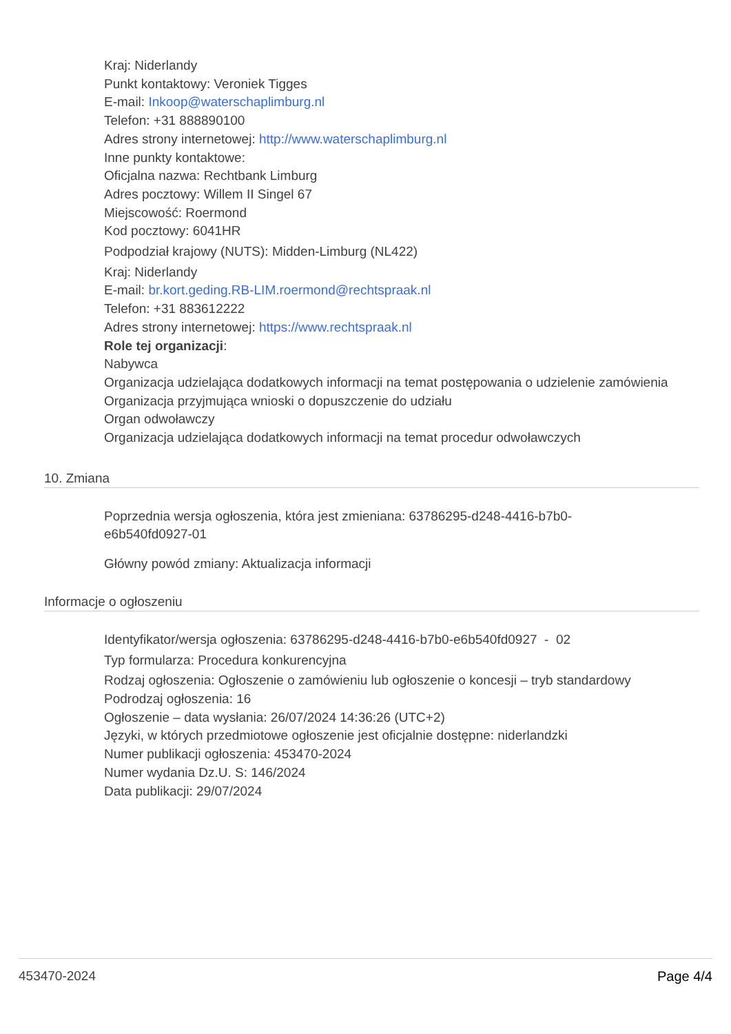Kraj: Niderlandy
Punkt kontaktowy: Veroniek Tigges
E-mail: Inkoop@waterschaplimburg.nl
Telefon: +31 888890100
Adres strony internetowej: http://www.waterschaplimburg.nl
Inne punkty kontaktowe:
Oficjalna nazwa: Rechtbank Limburg
Adres pocztowy: Willem II Singel 67
Miejscowość: Roermond
Kod pocztowy: 6041HR
Podpodział krajowy (NUTS): Midden-Limburg (NL422)
Kraj: Niderlandy
E-mail: br.kort.geding.RB-LIM.roermond@rechtspraak.nl
Telefon: +31 883612222
Adres strony internetowej: https://www.rechtspraak.nl
Role tej organizacji:
Nabywca
Organizacja udzielająca dodatkowych informacji na temat postępowania o udzielenie zamówienia
Organizacja przyjmująca wnioski o dopuszczenie do udziału
Organ odwoławczy
Organizacja udzielająca dodatkowych informacji na temat procedur odwoławczych
10. Zmiana
Poprzednia wersja ogłoszenia, która jest zmieniana: 63786295-d248-4416-b7b0-e6b540fd0927-01
Główny powód zmiany: Aktualizacja informacji
Informacje o ogłoszeniu
Identyfikator/wersja ogłoszenia: 63786295-d248-4416-b7b0-e6b540fd0927 - 02
Typ formularza: Procedura konkurencyjna
Rodzaj ogłoszenia: Ogłoszenie o zamówieniu lub ogłoszenie o koncesji – tryb standardowy
Podrodzaj ogłoszenia: 16
Ogłoszenie – data wysłania: 26/07/2024 14:36:26 (UTC+2)
Języki, w których przedmiotowe ogłoszenie jest oficjalnie dostępne: niderlandzki
Numer publikacji ogłoszenia: 453470-2024
Numer wydania Dz.U. S: 146/2024
Data publikacji: 29/07/2024
453470-2024 Page 4/4